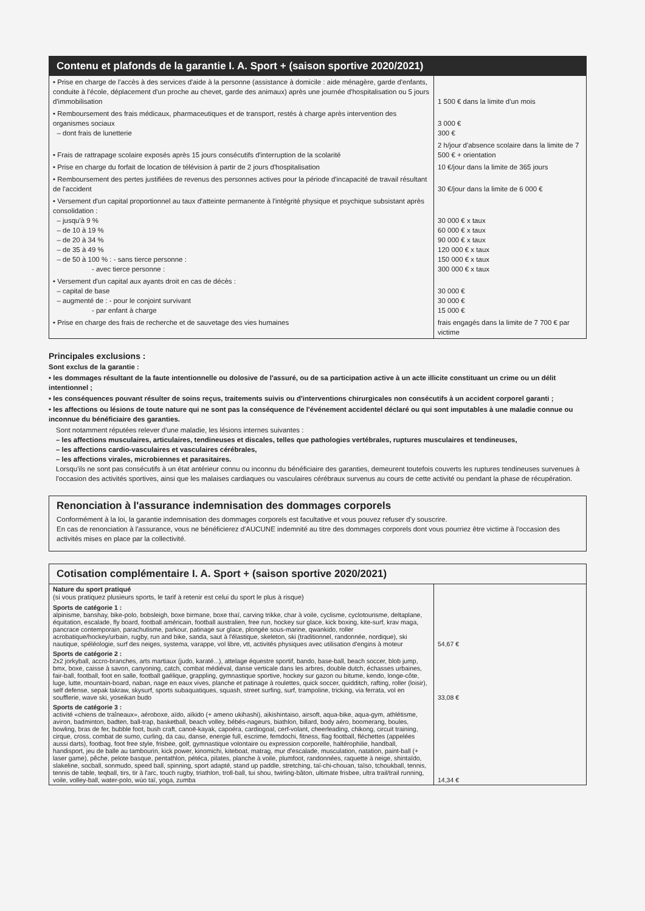Contenu et plafonds de la garantie I. A. Sport + (saison sportive 2020/2021)
| • Prise en charge de l'accès à des services d'aide à la personne (assistance à domicile : aide ménagère, garde d'enfants, conduite à l'école, déplacement d'un proche au chevet, garde des animaux) après une journée d'hospitalisation ou 5 jours d'immobilisation | 1 500 € dans la limite d'un mois |
| • Remboursement des frais médicaux, pharmaceutiques et de transport, restés à charge après intervention des organismes sociaux – dont frais de lunetterie | 3 000 € 300 € |
| • Frais de rattrapage scolaire exposés après 15 jours consécutifs d'interruption de la scolarité | 2 h/jour d'absence scolaire dans la limite de 7 500 € + orientation |
| • Prise en charge du forfait de location de télévision à partir de 2 jours d'hospitalisation | 10 €/jour dans la limite de 365 jours |
| • Remboursement des pertes justifiées de revenus des personnes actives pour la période d'incapacité de travail résultant de l'accident | 30 €/jour dans la limite de 6 000 € |
| • Versement d'un capital proportionnel au taux d'atteinte permanente à l'intégrité physique et psychique subsistant après consolidation : – jusqu'à 9 % – de 10 à 19 % – de 20 à 34 % – de 35 à 49 % – de 50 à 100 % : - sans tierce personne : - avec tierce personne : | 30 000 € x taux 60 000 € x taux 90 000 € x taux 120 000 € x taux 150 000 € x taux 300 000 € x taux |
| • Versement d'un capital aux ayants droit en cas de décès : – capital de base – augmenté de : - pour le conjoint survivant - par enfant à charge | 30 000 € 30 000 € 15 000 € |
| • Prise en charge des frais de recherche et de sauvetage des vies humaines | frais engagés dans la limite de 7 700 € par victime |
Principales exclusions :
Sont exclus de la garantie :
• les dommages résultant de la faute intentionnelle ou dolosive de l'assuré, ou de sa participation active à un acte illicite constituant un crime ou un délit intentionnel ;
• les conséquences pouvant résulter de soins reçus, traitements suivis ou d'interventions chirurgicales non consécutifs à un accident corporel garanti ;
• les affections ou lésions de toute nature qui ne sont pas la conséquence de l'événement accidentel déclaré ou qui sont imputables à une maladie connue ou inconnue du bénéficiaire des garanties.
Sont notamment réputées relever d'une maladie, les lésions internes suivantes :
– les affections musculaires, articulaires, tendineuses et discales, telles que pathologies vertébrales, ruptures musculaires et tendineuses,
– les affections cardio-vasculaires et vasculaires cérébrales,
– les affections virales, microbiennes et parasitaires.
Lorsqu'ils ne sont pas consécutifs à un état antérieur connu ou inconnu du bénéficiaire des garanties, demeurent toutefois couverts les ruptures tendineuses survenues à l'occasion des activités sportives, ainsi que les malaises cardiaques ou vasculaires cérébraux survenus au cours de cette activité ou pendant la phase de récupération.
Renonciation à l'assurance indemnisation des dommages corporels
Conformément à la loi, la garantie indemnisation des dommages corporels est facultative et vous pouvez refuser d'y souscrire.
En cas de renonciation à l'assurance, vous ne bénéficierez d'AUCUNE indemnité au titre des dommages corporels dont vous pourriez être victime à l'occasion des activités mises en place par la collectivité.
Cotisation complémentaire I. A. Sport + (saison sportive 2020/2021)
| Nature du sport pratiqué (si vous pratiquez plusieurs sports, le tarif à retenir est celui du sport le plus à risque) | |
| Sports de catégorie 1 : alpinisme, banshay, bike-polo, bobsleigh, boxe birmane, boxe thaï, carving trikke, char à voile, cyclisme, cyclotourisme, deltaplane, équitation, escalade, fly board, football américain, football australien, free run, hockey sur glace, kick boxing, kite-surf, krav maga, pancrace contemporain, parachutisme, parkour, patinage sur glace, plongée sous-marine, qwankido, roller acrobatique/hockey/urbain, rugby, run and bike, sanda, saut à l'élastique, skeleton, ski (traditionnel, randonnée, nordique), ski nautique, spéléologie, surf des neiges, systema, varappe, vol libre, vtt, activités physiques avec utilisation d'engins à moteur | 54,67 € |
| Sports de catégorie 2 : 2x2 jorkyball, accro-branches, arts martiaux (judo, karaté...), attelage équestre sportif, bando, base-ball, beach soccer, blob jump, bmx, boxe, caisse à savon, canyoning, catch, combat médiéval, danse verticale dans les arbres, double dutch, échasses urbaines, fair-ball, football, foot en salle, football gaélique, grappling, gymnastique sportive, hockey sur gazon ou bitume, kendo, longe-côte, luge, lutte, mountain-board, naban, nage en eaux vives, planche et patinage à roulettes, quick soccer, quidditch, rafting, roller (loisir), self defense, sepak takraw, skysurf, sports subaquatiques, squash, street surfing, surf, trampoline, tricking, via ferrata, vol en soufflerie, wave ski, yoseikan budo | 33,08 € |
| Sports de catégorie 3 : activité «chiens de traîneaux», aéroboxe, aïdo, aïkido (+ ameno ukihashi), aikishintaiso, airsoft, aqua-bike, aqua-gym, athlétisme, aviron, badminton, badten, ball-trap, basketball, beach volley, bébés-nageurs, biathlon, billard, body aéro, boomerang, boules, bowling, bras de fer, bubble foot, bush craft, canoë-kayak, capoéra, cardiogoal, cerf-volant, cheerleading, chikong, circuit training, cirque, cross, combat de sumo, curling, da cau, danse, energie full, escrime, femdochi, fitness, flag football, fléchettes (appelées aussi darts), footbag, foot free style, frisbee, golf, gymnastique volontaire ou expression corporelle, haltérophilie, handball, handisport, jeu de balle au tambourin, kick power, kinomichi, kiteboat, matrag, mur d'escalade, musculation, natation, paint-ball (+ laser game), pêche, pelote basque, pentathlon, pétéca, pilates, planche à voile, plumfoot, randonnées, raquette à neige, shintaïdo, slakeline, socball, sonmudo, speed ball, spinning, sport adapté, stand up paddle, stretching, taï-chi-chouan, taïso, tchoukball, tennis, tennis de table, teqball, tirs, tir à l'arc, touch rugby, triathlon, troll-ball, tui shou, twirling-bâton, ultimate frisbee, ultra trail/trail running, voile, volley-ball, water-polo, wùo taï, yoga, zumba | 14,34 € |